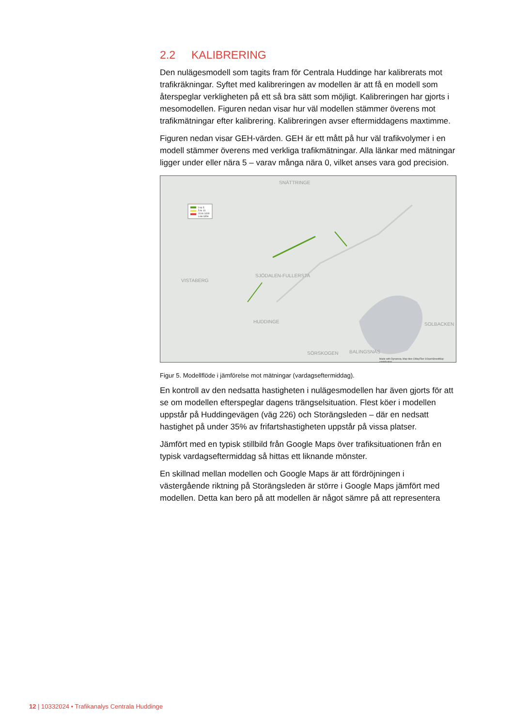2.2 KALIBRERING
Den nulägesmodell som tagits fram för Centrala Huddinge har kalibrerats mot trafikräkningar. Syftet med kalibreringen av modellen är att få en modell som återspeglar verkligheten på ett så bra sätt som möjligt. Kalibreringen har gjorts i mesomodellen. Figuren nedan visar hur väl modellen stämmer överens mot trafikmätningar efter kalibrering. Kalibreringen avser eftermiddagens maxtimme.
Figuren nedan visar GEH-värden. GEH är ett mått på hur väl trafikvolymer i en modell stämmer överens med verkliga trafikmätningar. Alla länkar med mätningar ligger under eller nära 5 – varav många nära 0, vilket anses vara god precision.
SNÄTTRINGE
VISTABERG
SJÖDALEN-FULLERSTA
HUDDINGE SOLBACKEN
SÖRSKOGEN BALINGSNÄS
0 to 5
5 to 10
10 to 1000
Link GEH
Made with Dynameq. Map tiles ©MapTiler ©OpenStreetMap contributors
Figur 5. Modellflöde i jämförelse mot mätningar (vardagseftermiddag).
En kontroll av den nedsatta hastigheten i nulägesmodellen har även gjorts för att se om modellen efterspeglar dagens trängselsituation. Flest köer i modellen uppstår på Huddingevägen (väg 226) och Storängsleden – där en nedsatt hastighet på under 35% av frifartshastigheten uppstår på vissa platser.
Jämfört med en typisk stillbild från Google Maps över trafiksituationen från en typisk vardagseftermiddag så hittas ett liknande mönster.
En skillnad mellan modellen och Google Maps är att fördröjningen i västergående riktning på Storängsleden är större i Google Maps jämfört med modellen. Detta kan bero på att modellen är något sämre på att representera
12 | 10332024 • Trafikanalys Centrala Huddinge